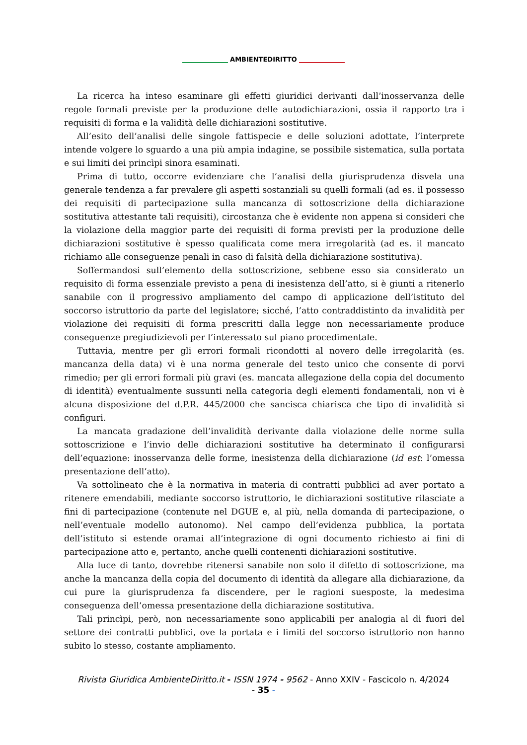AMBIENTEDIRITTO
La ricerca ha inteso esaminare gli effetti giuridici derivanti dall’inosservanza delle regole formali previste per la produzione delle autodichiarazioni, ossia il rapporto tra i requisiti di forma e la validità delle dichiarazioni sostitutive.
All’esito dell’analisi delle singole fattispecie e delle soluzioni adottate, l’interprete intende volgere lo sguardo a una più ampia indagine, se possibile sistematica, sulla portata e sui limiti dei princìpi sinora esaminati.
Prima di tutto, occorre evidenziare che l’analisi della giurisprudenza disvela una generale tendenza a far prevalere gli aspetti sostanziali su quelli formali (ad es. il possesso dei requisiti di partecipazione sulla mancanza di sottoscrizione della dichiarazione sostitutiva attestante tali requisiti), circostanza che è evidente non appena si consideri che la violazione della maggior parte dei requisiti di forma previsti per la produzione delle dichiarazioni sostitutive è spesso qualificata come mera irregolarità (ad es. il mancato richiamo alle conseguenze penali in caso di falsità della dichiarazione sostitutiva).
Soffermandosi sull’elemento della sottoscrizione, sebbene esso sia considerato un requisito di forma essenziale previsto a pena di inesistenza dell’atto, si è giunti a ritenerlo sanabile con il progressivo ampliamento del campo di applicazione dell’istituto del soccorso istruttorio da parte del legislatore; sicché, l’atto contraddistinto da invalidità per violazione dei requisiti di forma prescritti dalla legge non necessariamente produce conseguenze pregiudizievoli per l’interessato sul piano procedimentale.
Tuttavia, mentre per gli errori formali ricondotti al novero delle irregolarità (es. mancanza della data) vi è una norma generale del testo unico che consente di porvi rimedio; per gli errori formali più gravi (es. mancata allegazione della copia del documento di identità) eventualmente sussunti nella categoria degli elementi fondamentali, non vi è alcuna disposizione del d.P.R. 445/2000 che sancisca chiarisca che tipo di invalidità si configuri.
La mancata gradazione dell’invalidità derivante dalla violazione delle norme sulla sottoscrizione e l’invio delle dichiarazioni sostitutive ha determinato il configurarsi dell’equazione: inosservanza delle forme, inesistenza della dichiarazione (id est: l’omessa presentazione dell’atto).
Va sottolineato che è la normativa in materia di contratti pubblici ad aver portato a ritenere emendabili, mediante soccorso istruttorio, le dichiarazioni sostitutive rilasciate a fini di partecipazione (contenute nel DGUE e, al più, nella domanda di partecipazione, o nell’eventuale modello autonomo). Nel campo dell’evidenza pubblica, la portata dell’istituto si estende oramai all’integrazione di ogni documento richiesto ai fini di partecipazione atto e, pertanto, anche quelli contenenti dichiarazioni sostitutive.
Alla luce di tanto, dovrebbe ritenersi sanabile non solo il difetto di sottoscrizione, ma anche la mancanza della copia del documento di identità da allegare alla dichiarazione, da cui pure la giurisprudenza fa discendere, per le ragioni suesposte, la medesima conseguenza dell’omessa presentazione della dichiarazione sostitutiva.
Tali princìpi, però, non necessariamente sono applicabili per analogia al di fuori del settore dei contratti pubblici, ove la portata e i limiti del soccorso istruttorio non hanno subito lo stesso, costante ampliamento.
Rivista Giuridica AmbienteDiritto.it - ISSN 1974 - 9562 - Anno XXIV - Fascicolo n. 4/2024
- 35 -